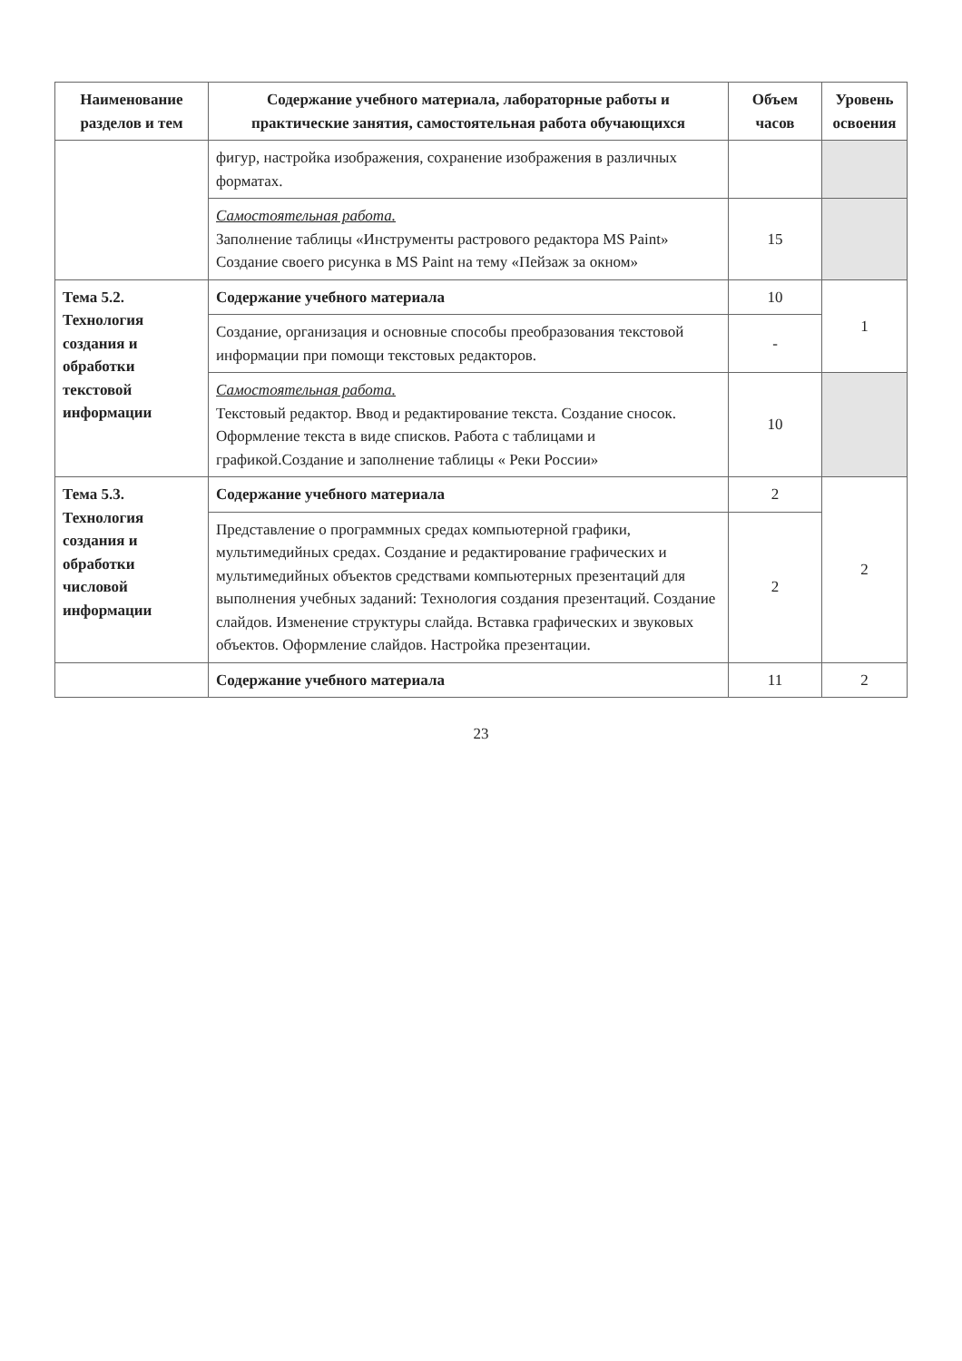| Наименование разделов и тем | Содержание учебного материала, лабораторные работы и практические занятия, самостоятельная работа обучающихся | Объем часов | Уровень освоения |
| --- | --- | --- | --- |
| | фигур, настройка изображения, сохранение изображения в различных форматах. | | |
| | Самостоятельная работа. Заполнение таблицы «Инструменты растрового редактора MS Paint» Создание своего рисунка в MS Paint на тему «Пейзаж за окном» | 15 | |
| Тема 5.2. Технология создания и обработки текстовой информации | Содержание учебного материала | 10 | 1 |
| | Создание, организация и основные способы преобразования текстовой информации при помощи текстовых редакторов. | - | |
| | Самостоятельная работа. Текстовый редактор. Ввод и редактирование текста. Создание сносок. Оформление текста в виде списков. Работа с таблицами и графикой.Создание и заполнение таблицы « Реки России» | 10 | |
| Тема 5.3. Технология создания и обработки числовой информации | Содержание учебного материала | 2 | 2 |
| | Представление о программных средах компьютерной графики, мультимедийных средах. Создание и редактирование графических и мультимедийных объектов средствами компьютерных презентаций для выполнения учебных заданий: Технология создания презентаций. Создание слайдов. Изменение структуры слайда. Вставка графических и звуковых объектов. Оформление слайдов. Настройка презентации. | 2 | |
| | Содержание учебного материала | 11 | 2 |
23